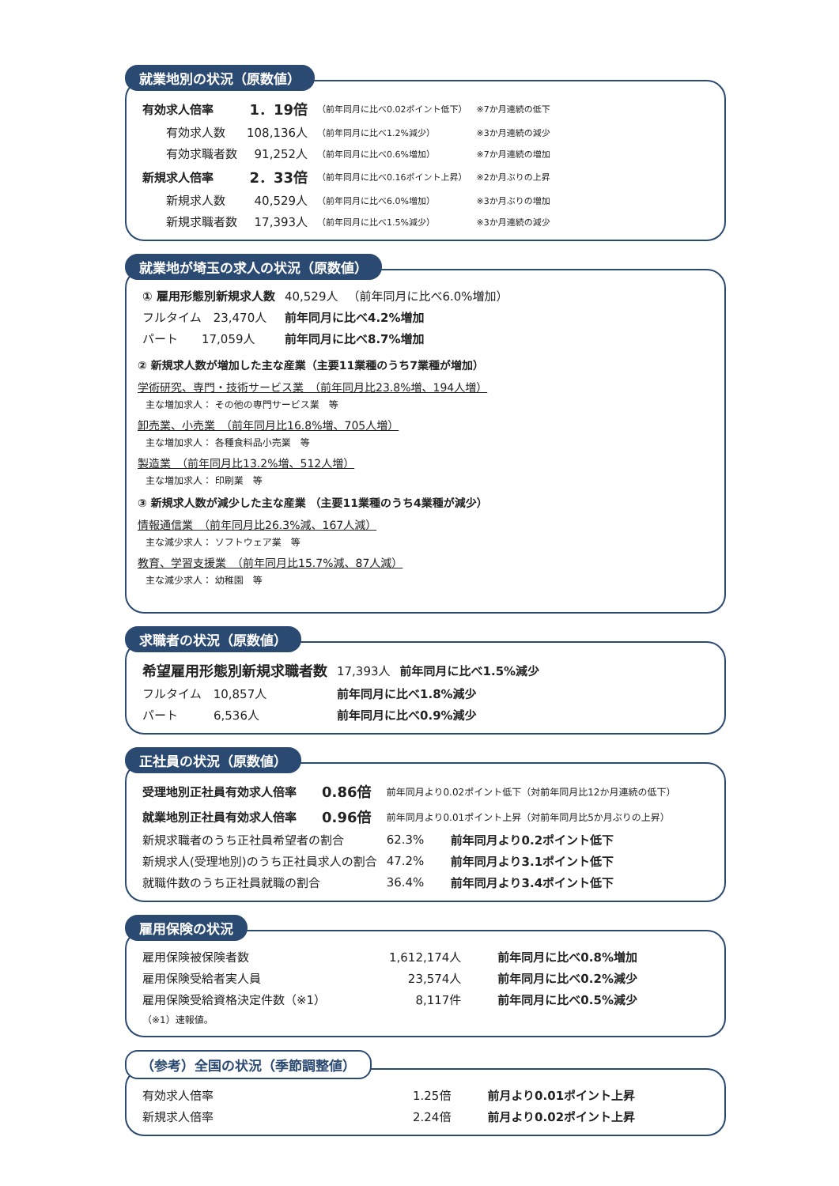就業地別の状況（原数値）
| 有効求人倍率 | 1．19倍 | （前年同月に比べ0.02ポイント低下） | ※7か月連続の低下 |
| 有効求人数 | 108,136人 | （前年同月に比べ1.2%減少） | ※3か月連続の減少 |
| 有効求職者数 | 91,252人 | （前年同月に比べ0.6%増加） | ※7か月連続の増加 |
| 新規求人倍率 | 2．33倍 | （前年同月に比べ0.16ポイント上昇） | ※2か月ぶりの上昇 |
| 新規求人数 | 40,529人 | （前年同月に比べ6.0%増加） | ※3か月ぶりの増加 |
| 新規求職者数 | 17,393人 | （前年同月に比べ1.5%減少） | ※3か月連続の減少 |
就業地が埼玉の求人の状況（原数値）
| ① 雇用形態別新規求人数 | 40,529人 | （前年同月に比べ6.0%増加） |
| フルタイム 23,470人 | 前年同月に比べ4.2%増加 | |
| パート 17,059人 | 前年同月に比べ8.7%増加 | |
② 新規求人数が増加した主な産業（主要11業種のうち7業種が増加）
学術研究、専門・技術サービス業　（前年同月比23.8%増、194人増）
主な増加求人： その他の専門サービス業　等
卸売業、小売業　（前年同月比16.8%増、705人増）
主な増加求人： 各種食料品小売業　等
製造業　（前年同月比13.2%増、512人増）
主な増加求人： 印刷業　等
③ 新規求人数が減少した主な産業 （主要11業種のうち4業種が減少）
情報通信業　（前年同月比26.3%減、167人減）
主な減少求人： ソフトウェア業　等
教育、学習支援業　（前年同月比15.7%減、87人減）
主な減少求人： 幼稚園　等
求職者の状況（原数値）
| 希望雇用形態別新規求職者数 | 17,393人 | 前年同月に比べ1.5%減少 |
| フルタイム 10,857人 | 前年同月に比べ1.8%減少 | |
| パート 6,536人 | 前年同月に比べ0.9%減少 | |
正社員の状況（原数値）
| 受理地別正社員有効求人倍率 | 0.86倍 | 前年同月より0.02ポイント低下（対前年同月比12か月連続の低下） | |
| 就業地別正社員有効求人倍率 | 0.96倍 | 前年同月より0.01ポイント上昇（対前年同月比5か月ぶりの上昇） | |
| 新規求職者のうち正社員希望者の割合 | | 62.3% | 前年同月より0.2ポイント低下 |
| 新規求人(受理地別)のうち正社員求人の割合 | | 47.2% | 前年同月より3.1ポイント低下 |
| 就職件数のうち正社員就職の割合 | | 36.4% | 前年同月より3.4ポイント低下 |
雇用保険の状況
| 雇用保険被保険者数 | 1,612,174人 | 前年同月に比べ0.8%増加 |
| 雇用保険受給者実人員 | 23,574人 | 前年同月に比べ0.2%減少 |
| 雇用保険受給資格決定件数（※1） | 8,117件 | 前年同月に比べ0.5%減少 |
| （※1）速報値。 | | |
（参考）全国の状況（季節調整値）
| 有効求人倍率 | 1.25倍 | 前月より0.01ポイント上昇 |
| 新規求人倍率 | 2.24倍 | 前月より0.02ポイント上昇 |